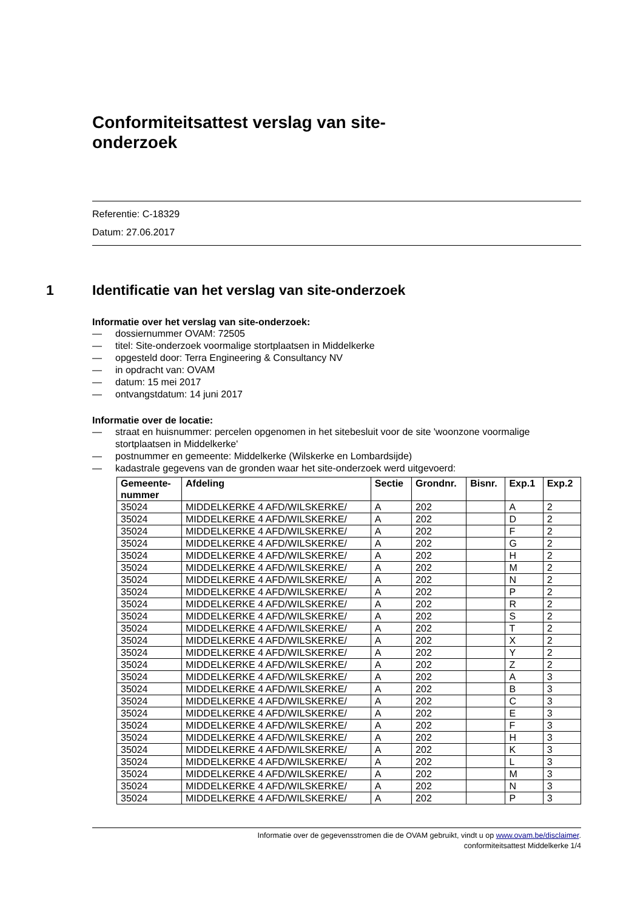Conformiteitsattest verslag van site-onderzoek
Referentie: C-18329
Datum: 27.06.2017
1 Identificatie van het verslag van site-onderzoek
Informatie over het verslag van site-onderzoek:
— dossiernummer OVAM: 72505
— titel: Site-onderzoek voormalige stortplaatsen in Middelkerke
— opgesteld door: Terra Engineering & Consultancy NV
— in opdracht van: OVAM
— datum: 15 mei 2017
— ontvangstdatum: 14 juni 2017
Informatie over de locatie:
— straat en huisnummer: percelen opgenomen in het sitebesluit voor de site 'woonzone voormalige stortplaatsen in Middelkerke'
— postnummer en gemeente: Middelkerke (Wilskerke en Lombardsijde)
— kadastrale gegevens van de gronden waar het site-onderzoek werd uitgevoerd:
| Gemeente- nummer | Afdeling | Sectie | Grondnr. | Bisnr. | Exp.1 | Exp.2 |
| --- | --- | --- | --- | --- | --- | --- |
| 35024 | MIDDELKERKE 4 AFD/WILSKERKE/ | A | 202 | | A | 2 |
| 35024 | MIDDELKERKE 4 AFD/WILSKERKE/ | A | 202 | | D | 2 |
| 35024 | MIDDELKERKE 4 AFD/WILSKERKE/ | A | 202 | | F | 2 |
| 35024 | MIDDELKERKE 4 AFD/WILSKERKE/ | A | 202 | | G | 2 |
| 35024 | MIDDELKERKE 4 AFD/WILSKERKE/ | A | 202 | | H | 2 |
| 35024 | MIDDELKERKE 4 AFD/WILSKERKE/ | A | 202 | | M | 2 |
| 35024 | MIDDELKERKE 4 AFD/WILSKERKE/ | A | 202 | | N | 2 |
| 35024 | MIDDELKERKE 4 AFD/WILSKERKE/ | A | 202 | | P | 2 |
| 35024 | MIDDELKERKE 4 AFD/WILSKERKE/ | A | 202 | | R | 2 |
| 35024 | MIDDELKERKE 4 AFD/WILSKERKE/ | A | 202 | | S | 2 |
| 35024 | MIDDELKERKE 4 AFD/WILSKERKE/ | A | 202 | | T | 2 |
| 35024 | MIDDELKERKE 4 AFD/WILSKERKE/ | A | 202 | | X | 2 |
| 35024 | MIDDELKERKE 4 AFD/WILSKERKE/ | A | 202 | | Y | 2 |
| 35024 | MIDDELKERKE 4 AFD/WILSKERKE/ | A | 202 | | Z | 2 |
| 35024 | MIDDELKERKE 4 AFD/WILSKERKE/ | A | 202 | | A | 3 |
| 35024 | MIDDELKERKE 4 AFD/WILSKERKE/ | A | 202 | | B | 3 |
| 35024 | MIDDELKERKE 4 AFD/WILSKERKE/ | A | 202 | | C | 3 |
| 35024 | MIDDELKERKE 4 AFD/WILSKERKE/ | A | 202 | | E | 3 |
| 35024 | MIDDELKERKE 4 AFD/WILSKERKE/ | A | 202 | | F | 3 |
| 35024 | MIDDELKERKE 4 AFD/WILSKERKE/ | A | 202 | | H | 3 |
| 35024 | MIDDELKERKE 4 AFD/WILSKERKE/ | A | 202 | | K | 3 |
| 35024 | MIDDELKERKE 4 AFD/WILSKERKE/ | A | 202 | | L | 3 |
| 35024 | MIDDELKERKE 4 AFD/WILSKERKE/ | A | 202 | | M | 3 |
| 35024 | MIDDELKERKE 4 AFD/WILSKERKE/ | A | 202 | | N | 3 |
| 35024 | MIDDELKERKE 4 AFD/WILSKERKE/ | A | 202 | | P | 3 |
Informatie over de gegevensstromen die de OVAM gebruikt, vindt u op www.ovam.be/disclaimer.
conformiteitsattest Middelkerke 1/4